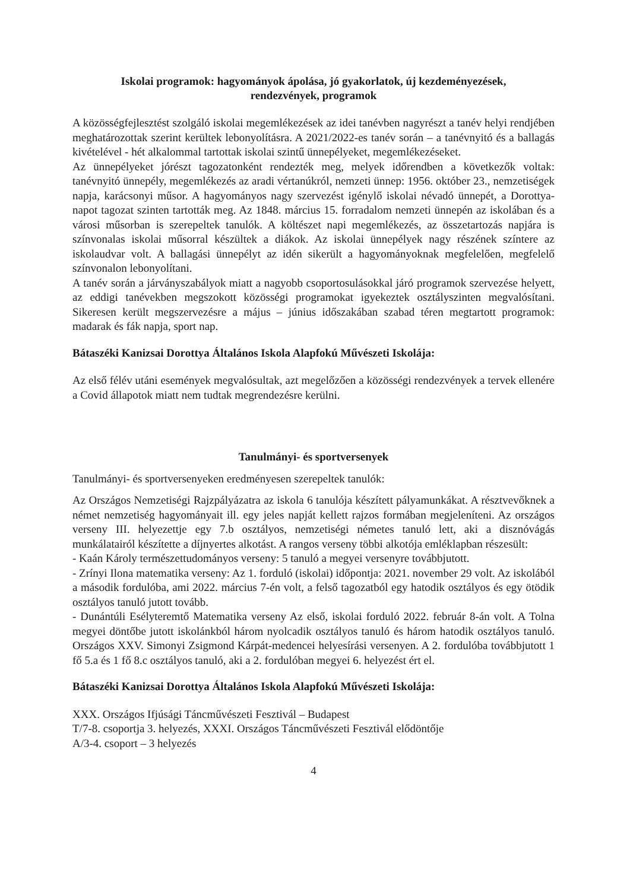Iskolai programok: hagyományok ápolása, jó gyakorlatok, új kezdeményezések,
rendezvények, programok
A közösségfejlesztést szolgáló iskolai megemlékezések az idei tanévben nagyrészt a tanév helyi rendjében meghatározottak szerint kerültek lebonyolításra. A 2021/2022-es tanév során – a tanévnyitó és a ballagás kivételével - hét alkalommal tartottak iskolai szintű ünnepélyeket, megemlékezéseket.
Az ünnepélyeket jórészt tagozatonként rendezték meg, melyek időrendben a következők voltak: tanévnyitó ünnepély, megemlékezés az aradi vértanúkról, nemzeti ünnep: 1956. október 23., nemzetiségek napja, karácsonyi műsor. A hagyományos nagy szervezést igénylő iskolai névadó ünnepét, a Dorottya-napot tagozat szinten tartották meg. Az 1848. március 15. forradalom nemzeti ünnepén az iskolában és a városi műsorban is szerepeltek tanulók. A költészet napi megemlékezés, az összetartozás napjára is színvonalas iskolai műsorral készültek a diákok. Az iskolai ünnepélyek nagy részének színtere az iskolaudvar volt. A ballagási ünnepélyt az idén sikerült a hagyományoknak megfelelően, megfelelő színvonalon lebonyolítani.
A tanév során a járványszabályok miatt a nagyobb csoportosulásokkal járó programok szervezése helyett, az eddigi tanévekben megszokott közösségi programokat igyekeztek osztályszinten megvalósítani. Sikeresen került megszervezésre a május – június időszakában szabad téren megtartott programok: madarak és fák napja, sport nap.
Bátaszéki Kanizsai Dorottya Általános Iskola Alapfokú Művészeti Iskolája:
Az első félév utáni események megvalósultak, azt megelőzően a közösségi rendezvények a tervek ellenére a Covid állapotok miatt nem tudtak megrendezésre kerülni.
Tanulmányi- és sportversenyek
Tanulmányi- és sportversenyeken eredményesen szerepeltek tanulók:
Az Országos Nemzetiségi Rajzpályázatra az iskola 6 tanulója készített pályamunkákat. A résztvevőknek a német nemzetiség hagyományait ill. egy jeles napját kellett rajzos formában megjeleníteni. Az országos verseny III. helyezettje egy 7.b osztályos, nemzetiségi németes tanuló lett, aki a disznóvágás munkálatairól készítette a díjnyertes alkotást. A rangos verseny többi alkotója emléklapban részesült:
- Kaán Károly természettudományos verseny: 5 tanuló a megyei versenyre továbbjutott.
- Zrínyi Ilona matematika verseny: Az 1. forduló (iskolai) időpontja: 2021. november 29 volt. Az iskolából a második fordulóba, ami 2022. március 7-én volt, a felső tagozatból egy hatodik osztályos és egy ötödik osztályos tanuló jutott tovább.
- Dunántúli Esélyteremtő Matematika verseny Az első, iskolai forduló 2022. február 8-án volt. A Tolna megyei döntőbe jutott iskolánkból három nyolcadik osztályos tanuló és három hatodik osztályos tanuló. Országos XXV. Simonyi Zsigmond Kárpát-medencei helyesírási versenyen. A 2. fordulóba továbbjutott 1 fő 5.a és 1 fő 8.c osztályos tanuló, aki a 2. fordulóban megyei 6. helyezést ért el.
Bátaszéki Kanizsai Dorottya Általános Iskola Alapfokú Művészeti Iskolája:
XXX. Országos Ifjúsági Táncművészeti Fesztivál – Budapest
T/7-8. csoportja 3. helyezés, XXXI. Országos Táncművészeti Fesztivál elődöntője
A/3-4. csoport – 3 helyezés
4